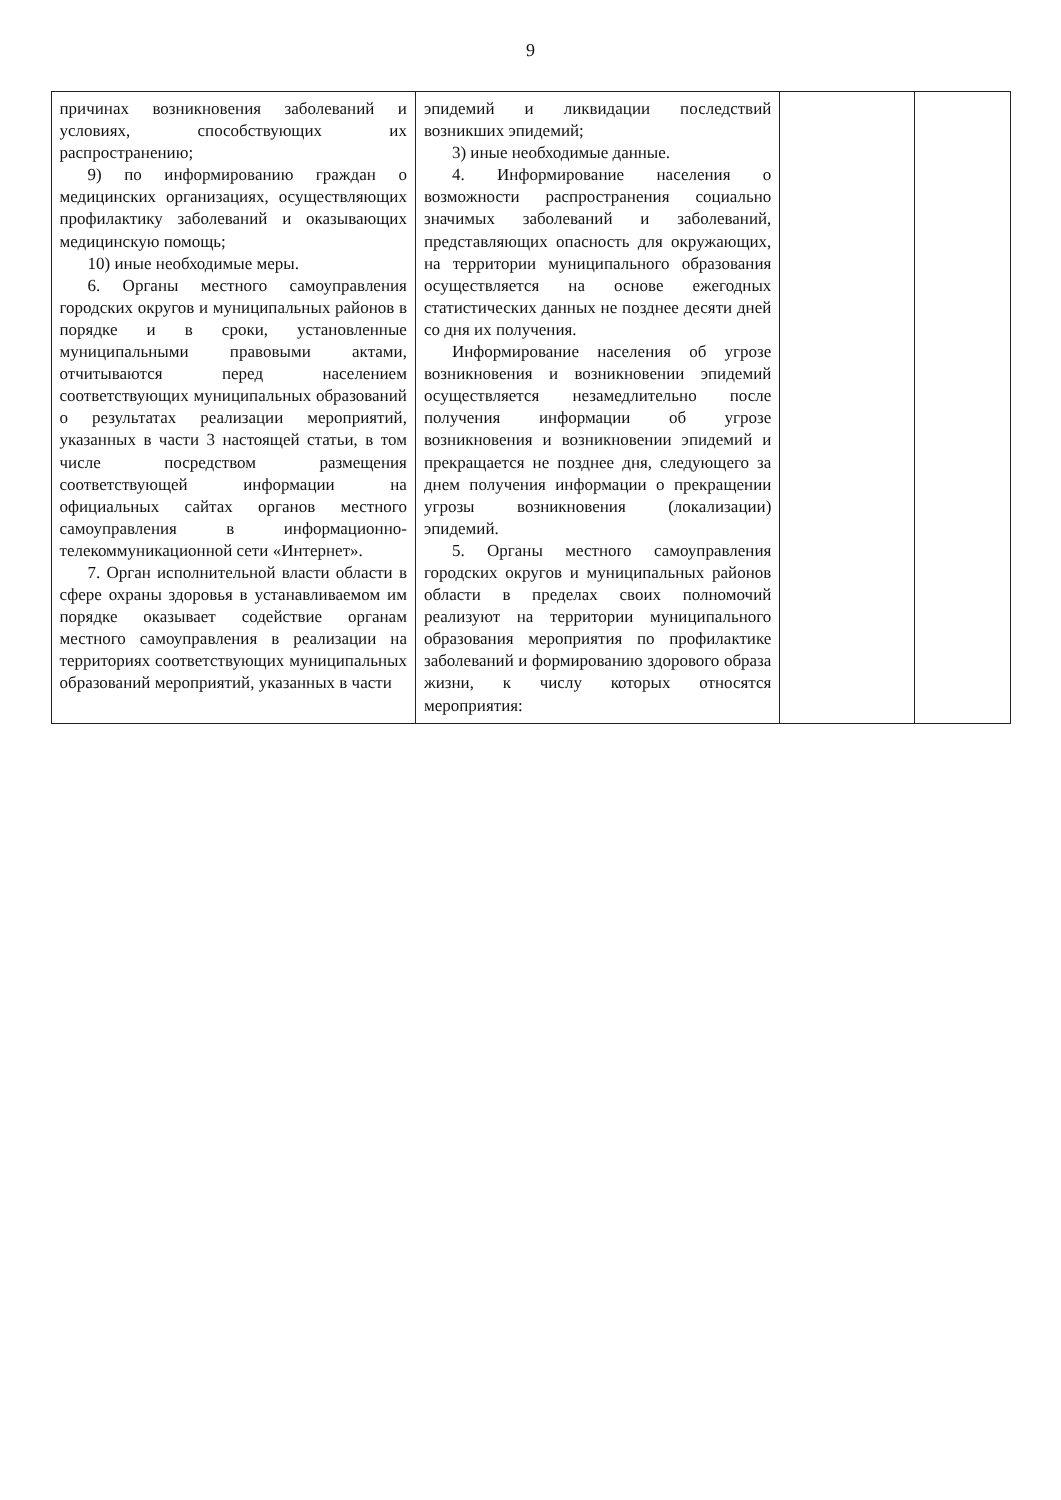9
| причинах возникновения заболеваний и условиях, способствующих их распространению; 9) по информированию граждан о медицинских организациях, осуществляющих профилактику заболеваний и оказывающих медицинскую помощь; 10) иные необходимые меры. 6. Органы местного самоуправления городских округов и муниципальных районов в порядке и в сроки, установленные муниципальными правовыми актами, отчитываются перед населением соответствующих муниципальных образований о результатах реализации мероприятий, указанных в части 3 настоящей статьи, в том числе посредством размещения соответствующей информации на официальных сайтах органов местного самоуправления в информационно-телекоммуникационной сети «Интернет». 7. Орган исполнительной власти области в сфере охраны здоровья в устанавливаемом им порядке оказывает содействие органам местного самоуправления в реализации на территориях соответствующих муниципальных образований мероприятий, указанных в части | эпидемий и ликвидации последствий возникших эпидемий; 3) иные необходимые данные. 4. Информирование населения о возможности распространения социально значимых заболеваний и заболеваний, представляющих опасность для окружающих, на территории муниципального образования осуществляется на основе ежегодных статистических данных не позднее десяти дней со дня их получения. Информирование населения об угрозе возникновения и возникновении эпидемий осуществляется незамедлительно после получения информации об угрозе возникновения и возникновении эпидемий и прекращается не позднее дня, следующего за днем получения информации о прекращении угрозы возникновения (локализации) эпидемий. 5. Органы местного самоуправления городских округов и муниципальных районов области в пределах своих полномочий реализуют на территории муниципального образования мероприятия по профилактике заболеваний и формированию здорового образа жизни, к числу которых относятся мероприятия: | | |